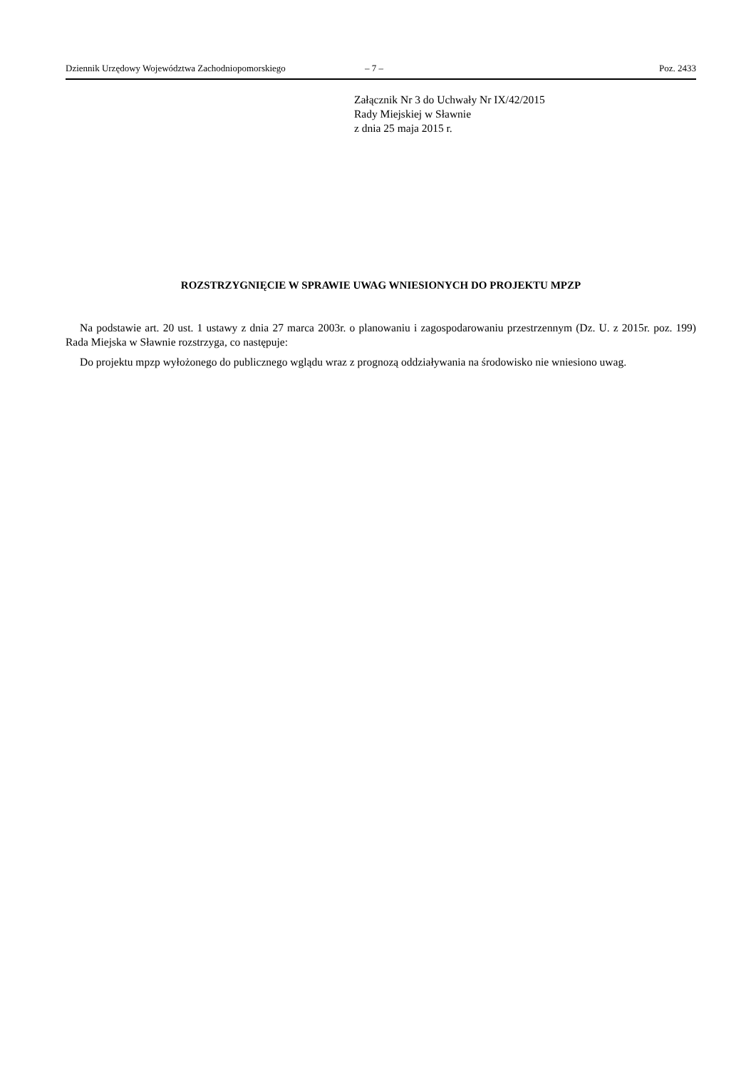Dziennik Urzędowy Województwa Zachodniopomorskiego – 7 – Poz. 2433
Załącznik Nr 3 do Uchwały Nr IX/42/2015
Rady Miejskiej w Sławnie
z dnia 25 maja 2015 r.
ROZSTRZYGNIĘCIE W SPRAWIE UWAG WNIESIONYCH DO PROJEKTU MPZP
Na podstawie art. 20 ust. 1 ustawy z dnia 27 marca 2003r. o planowaniu i zagospodarowaniu przestrzennym (Dz. U. z 2015r. poz. 199) Rada Miejska w Sławnie rozstrzyga, co następuje:
Do projektu mpzp wyłożonego do publicznego wglądu wraz z prognozą oddziaływania na środowisko nie wniesiono uwag.